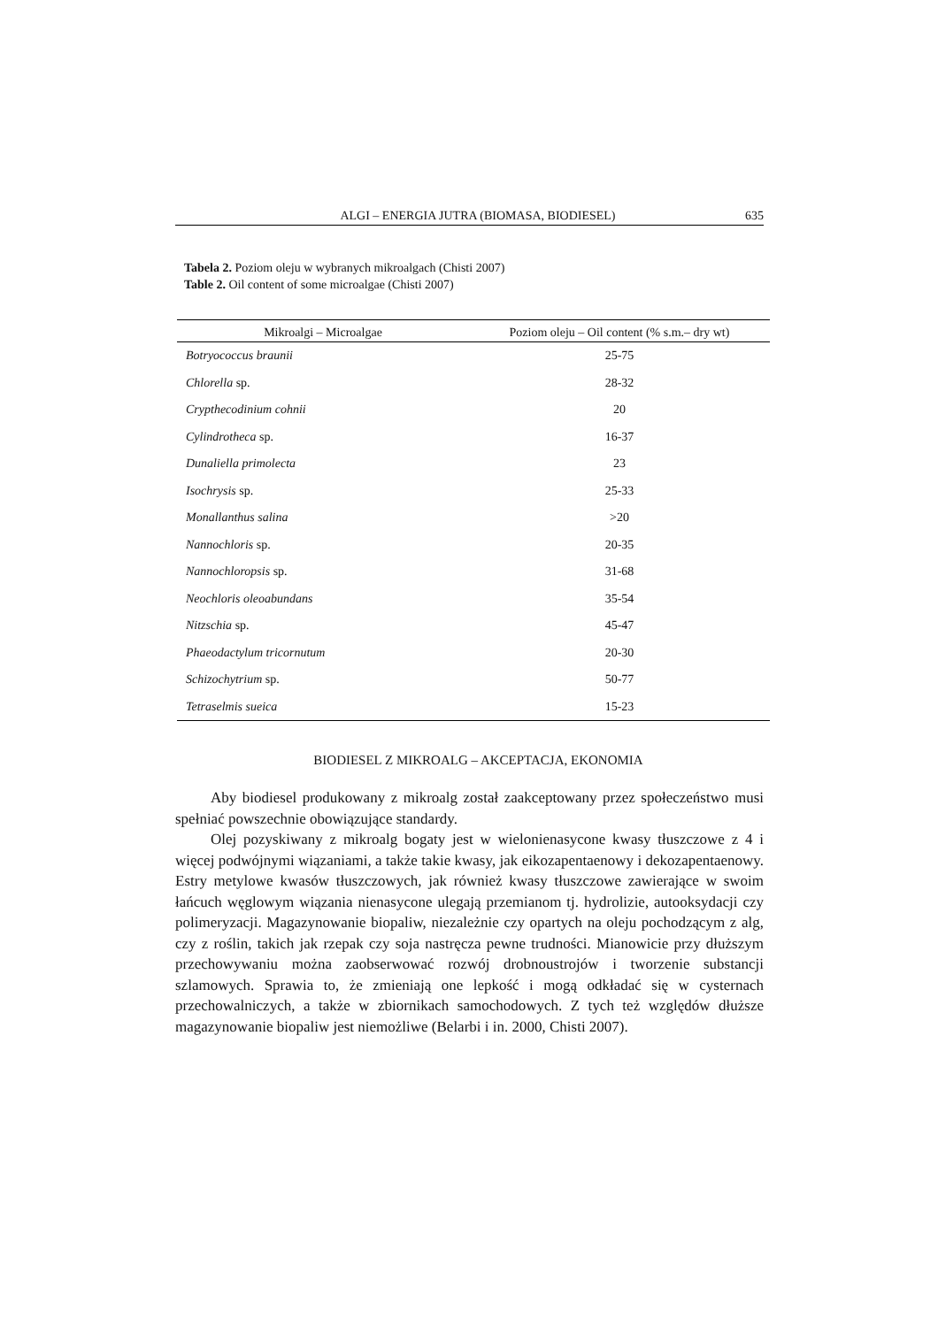ALGI – ENERGIA JUTRA (BIOMASA, BIODIESEL) 635
Tabela 2. Poziom oleju w wybranych mikroalgach (Chisti 2007)
Table 2. Oil content of some microalgae (Chisti 2007)
| Mikroalgi – Microalgae | Poziom oleju – Oil content (% s.m.– dry wt) |
| --- | --- |
| Botryococcus braunii | 25-75 |
| Chlorella sp. | 28-32 |
| Crypthecodinium cohnii | 20 |
| Cylindrotheca sp. | 16-37 |
| Dunaliella primolecta | 23 |
| Isochrysis sp. | 25-33 |
| Monallanthus salina | >20 |
| Nannochloris sp. | 20-35 |
| Nannochloropsis sp. | 31-68 |
| Neochloris oleoabundans | 35-54 |
| Nitzschia sp. | 45-47 |
| Phaeodactylum tricornutum | 20-30 |
| Schizochytrium sp. | 50-77 |
| Tetraselmis sueica | 15-23 |
BIODIESEL Z MIKROALG – AKCEPTACJA, EKONOMIA
Aby biodiesel produkowany z mikroalg został zaakceptowany przez społeczeństwo musi spełniać powszechnie obowiązujące standardy.
Olej pozyskiwany z mikroalg bogaty jest w wielonienasycone kwasy tłuszczowe z 4 i więcej podwójnymi wiązaniami, a także takie kwasy, jak eikozapentaenowy i dekozapentaenowy. Estry metylowe kwasów tłuszczowych, jak również kwasy tłuszczowe zawierające w swoim łańcuch węglowym wiązania nienasycone ulegają przemianom tj. hydrolizie, autooksydacji czy polimeryzacji. Magazynowanie biopaliw, niezależnie czy opartych na oleju pochodzącym z alg, czy z roślin, takich jak rzepak czy soja nastręcza pewne trudności. Mianowicie przy dłuższym przechowywaniu można zaobserwować rozwój drobnoustrojów i tworzenie substancji szlamowych. Sprawia to, że zmieniają one lepkość i mogą odkładać się w cysternach przechowalniczych, a także w zbiornikach samochodowych. Z tych też względów dłuższe magazynowanie biopaliw jest niemożliwe (Belarbi i in. 2000, Chisti 2007).